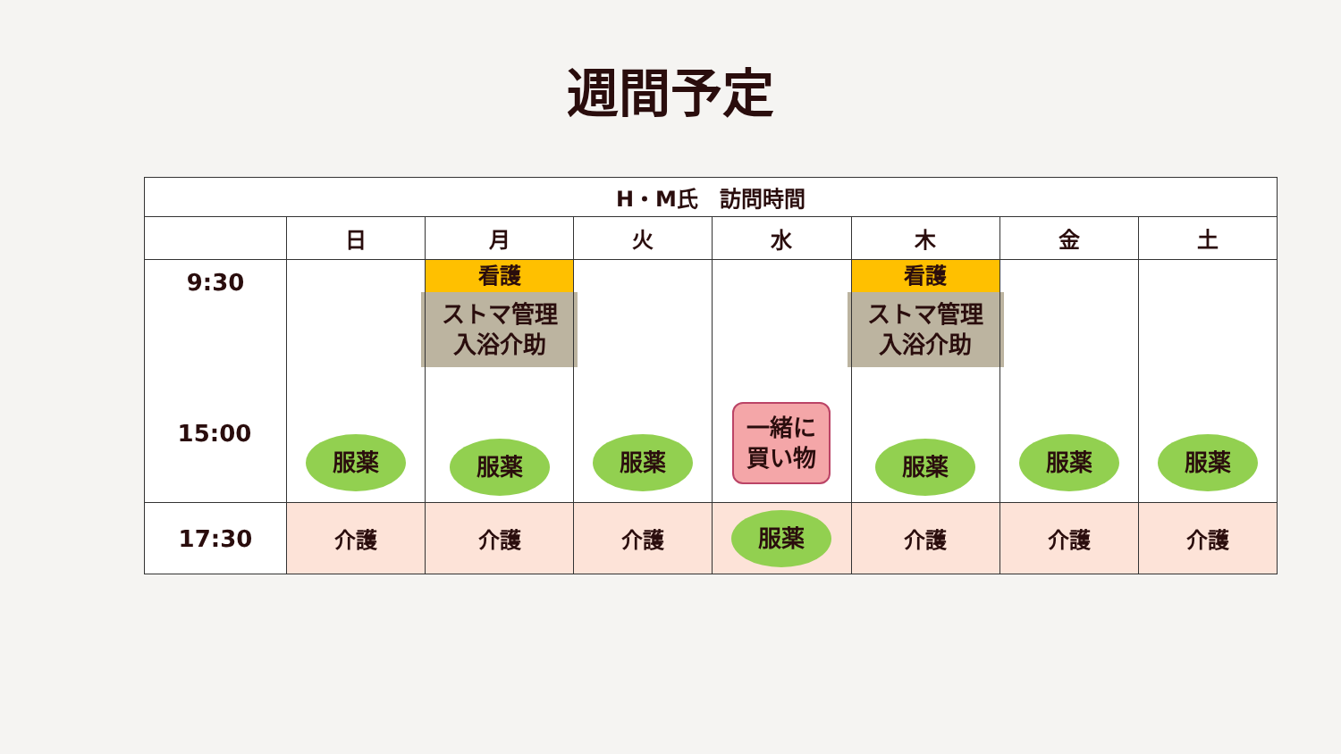週間予定
| H・M氏 訪問時間 | | | | | | | |
| --- | --- | --- | --- | --- | --- | --- | --- |
| | 日 | 月 | 火 | 水 | 木 | 金 | 土 |
| 9:30 | 服薬 | 看護 ストマ管理 入浴介助 服薬 | 服薬 | 一緒に 買い物 | 看護 ストマ管理 入浴介助 服薬 | 服薬 | 服薬 |
| 17:30 | 介護 | 介護 | 介護 | 服薬 | 介護 | 介護 | 介護 |
15:00